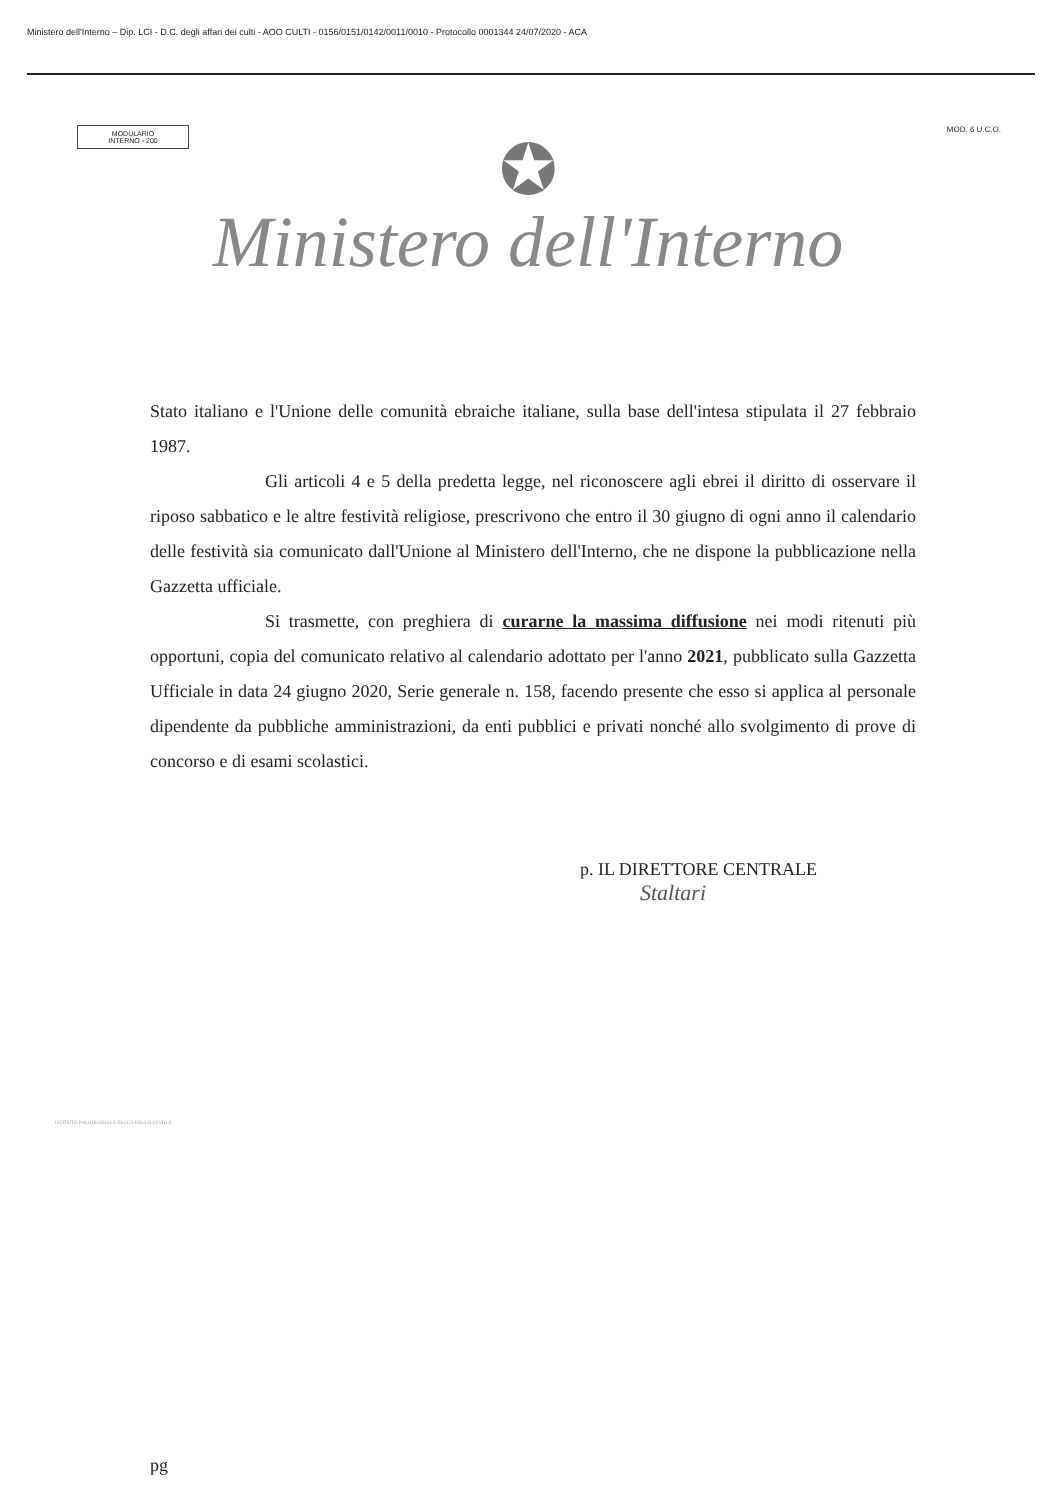Ministero dell'Interno – Dip. LCI - D.C. degli affari dei culti - AOO CULTI - 0156/0151/0142/0011/0010 - Protocollo 0001344 24/07/2020 - ACA
MODULARIO
INTERNO - 200
MOD. 6 U.C.O.
✪
Ministero dell'Interno
Stato italiano e l'Unione delle comunità ebraiche italiane, sulla base dell'intesa stipulata il 27 febbraio 1987.
Gli articoli 4 e 5 della predetta legge, nel riconoscere agli ebrei il diritto di osservare il riposo sabbatico e le altre festività religiose, prescrivono che entro il 30 giugno di ogni anno il calendario delle festività sia comunicato dall'Unione al Ministero dell'Interno, che ne dispone la pubblicazione nella Gazzetta ufficiale.
Si trasmette, con preghiera di curarne la massima diffusione nei modi ritenuti più opportuni, copia del comunicato relativo al calendario adottato per l'anno 2021, pubblicato sulla Gazzetta Ufficiale in data 24 giugno 2020, Serie generale n. 158, facendo presente che esso si applica al personale dipendente da pubbliche amministrazioni, da enti pubblici e privati nonché allo svolgimento di prove di concorso e di esami scolastici.
p. IL DIRETTORE CENTRALE
Staltari
ISTITUTO POLIGRAFICO E ZECCA DELLO STATO S.
pg